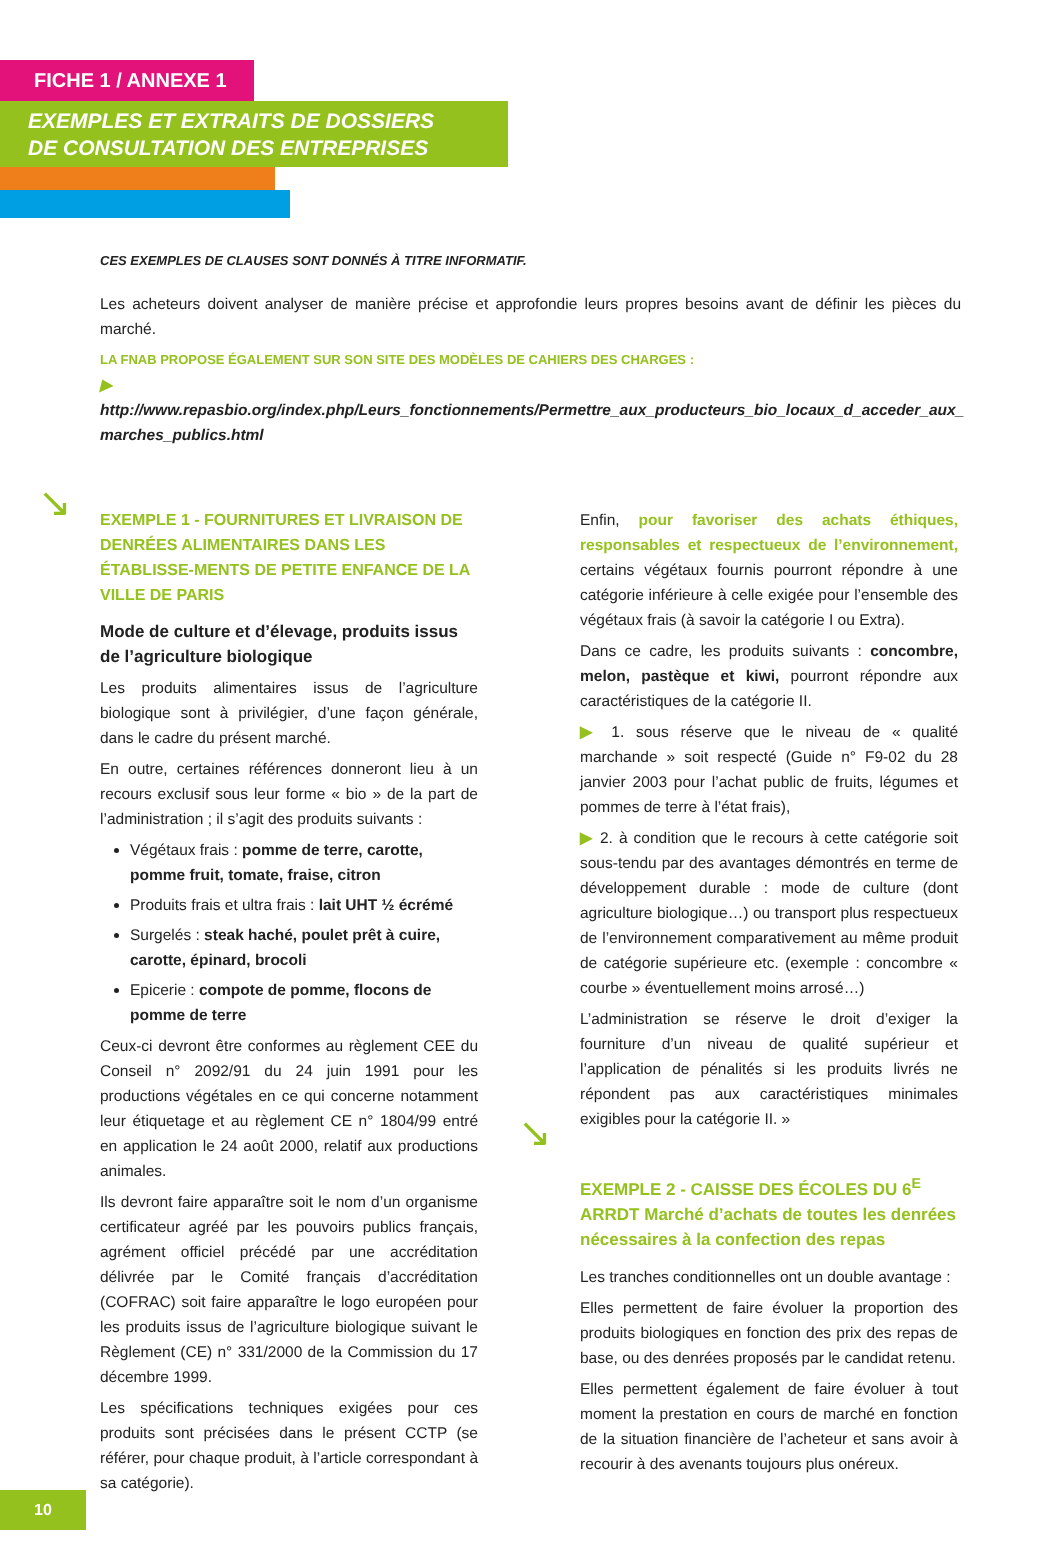FICHE 1 / ANNEXE 1
EXEMPLES ET EXTRAITS DE DOSSIERS
DE CONSULTATION DES ENTREPRISES
CES EXEMPLES DE CLAUSES SONT DONNÉS À TITRE INFORMATIF.
Les acheteurs doivent analyser de manière précise et approfondie leurs propres besoins avant de définir les pièces du marché.
LA FNAB PROPOSE ÉGALEMENT SUR SON SITE DES MODÈLES DE CAHIERS DES CHARGES :
▶ http://www.repasbio.org/index.php/Leurs_fonctionnements/Permettre_aux_producteurs_bio_locaux_d_acceder_aux_ marches_publics.html
↘
↘
EXEMPLE 1 - FOURNITURES ET LIVRAISON DE DENRÉES ALIMENTAIRES DANS LES ÉTABLISSE-MENTS DE PETITE ENFANCE DE LA VILLE DE PARIS
Mode de culture et d’élevage, produits issus de l’agriculture biologique
Les produits alimentaires issus de l’agriculture biologique sont à privilégier, d’une façon générale, dans le cadre du présent marché.
En outre, certaines références donneront lieu à un recours exclusif sous leur forme « bio » de la part de l’administration ; il s’agit des produits suivants :
Végétaux frais : pomme de terre, carotte, pomme fruit, tomate, fraise, citron
Produits frais et ultra frais : lait UHT ½ écrémé
Surgelés : steak haché, poulet prêt à cuire, carotte, épinard, brocoli
Epicerie : compote de pomme, flocons de pomme de terre
Ceux-ci devront être conformes au règlement CEE du Conseil n° 2092/91 du 24 juin 1991 pour les productions végétales en ce qui concerne notamment leur étiquetage et au règlement CE n° 1804/99 entré en application le 24 août 2000, relatif aux productions animales.
Ils devront faire apparaître soit le nom d’un organisme certificateur agréé par les pouvoirs publics français, agrément officiel précédé par une accréditation délivrée par le Comité français d’accréditation (COFRAC) soit faire apparaître le logo européen pour les produits issus de l’agriculture biologique suivant le Règlement (CE) n° 331/2000 de la Commission du 17 décembre 1999.
Les spécifications techniques exigées pour ces produits sont précisées dans le présent CCTP (se référer, pour chaque produit, à l’article correspondant à sa catégorie).
Enfin, pour favoriser des achats éthiques, responsables et respectueux de l’environnement, certains végétaux fournis pourront répondre à une catégorie inférieure à celle exigée pour l’ensemble des végétaux frais (à savoir la catégorie I ou Extra).
Dans ce cadre, les produits suivants : concombre, melon, pastèque et kiwi, pourront répondre aux caractéristiques de la catégorie II.
▶ 1. sous réserve que le niveau de « qualité marchande » soit respecté (Guide n° F9-02 du 28 janvier 2003 pour l’achat public de fruits, légumes et pommes de terre à l’état frais),
▶ 2. à condition que le recours à cette catégorie soit sous-tendu par des avantages démontrés en terme de développement durable : mode de culture (dont agriculture biologique…) ou transport plus respectueux de l’environnement comparativement au même produit de catégorie supérieure etc. (exemple : concombre « courbe » éventuellement moins arrosé…)
L’administration se réserve le droit d’exiger la fourniture d’un niveau de qualité supérieur et l’application de pénalités si les produits livrés ne répondent pas aux caractéristiques minimales exigibles pour la catégorie II. »
EXEMPLE 2 - CAISSE DES ÉCOLES DU 6<sup>E</sup> ARRDT Marché d’achats de toutes les denrées nécessaires à la confection des repas
Les tranches conditionnelles ont un double avantage :
Elles permettent de faire évoluer la proportion des produits biologiques en fonction des prix des repas de base, ou des denrées proposés par le candidat retenu.
Elles permettent également de faire évoluer à tout moment la prestation en cours de marché en fonction de la situation financière de l’acheteur et sans avoir à recourir à des avenants toujours plus onéreux.
10